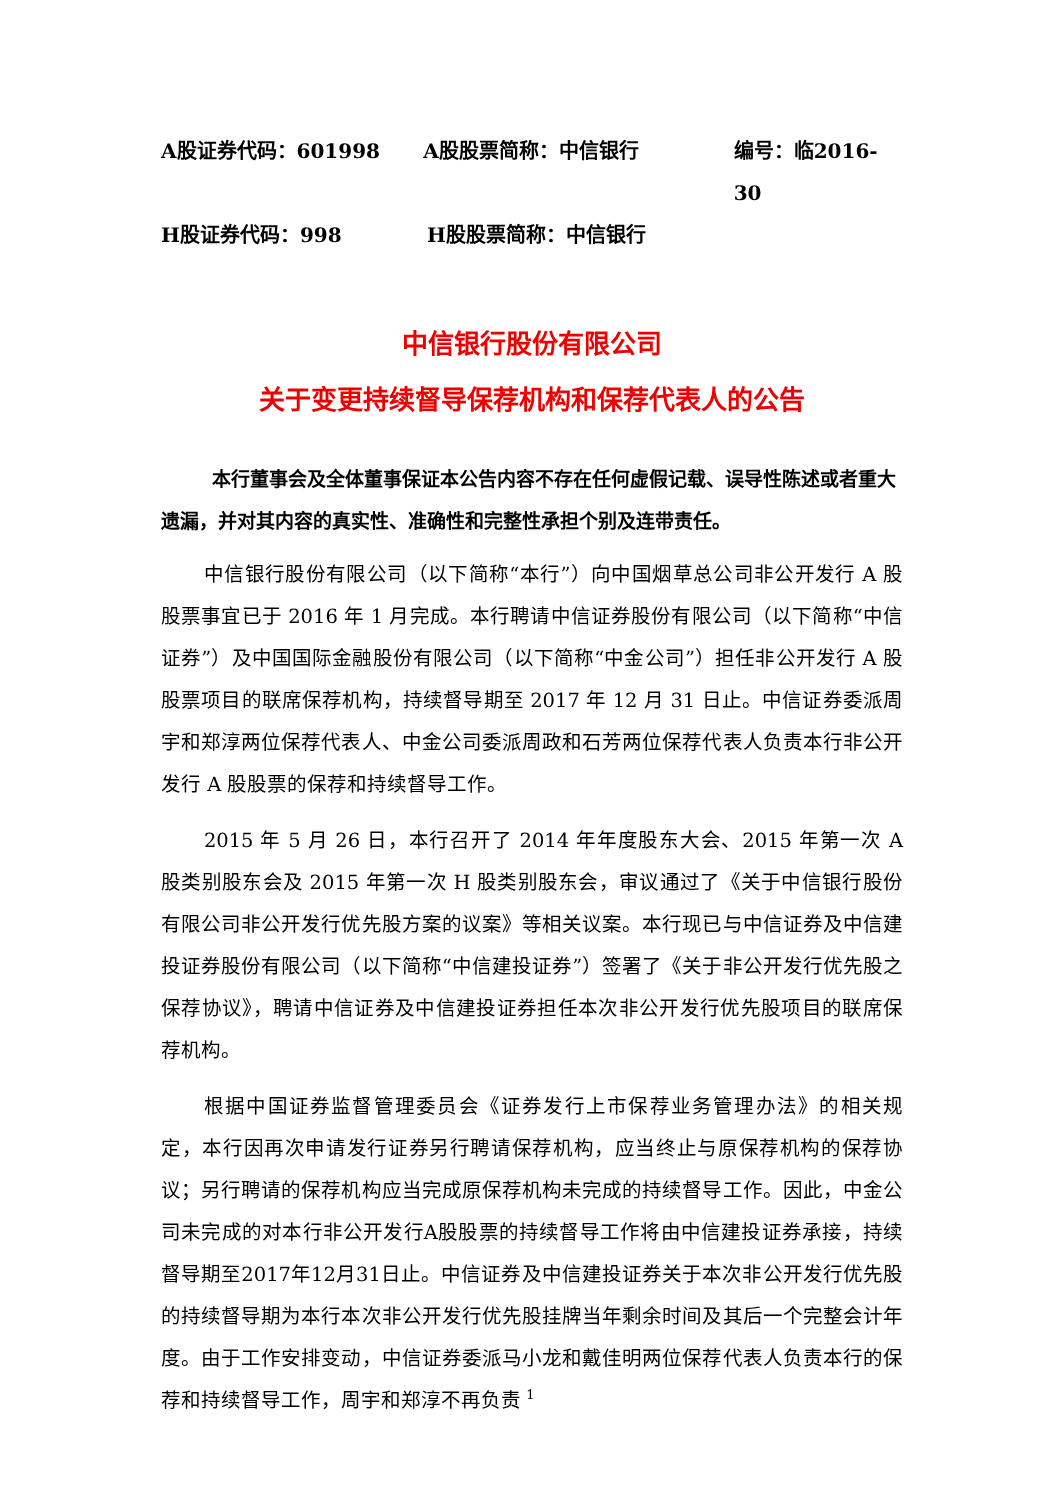A股证券代码：601998 A股股票简称：中信银行 编号：临2016-30
H股证券代码：998 H股股票简称：中信银行
中信银行股份有限公司
关于变更持续督导保荐机构和保荐代表人的公告
本行董事会及全体董事保证本公告内容不存在任何虚假记载、误导性陈述或者重大遗漏，并对其内容的真实性、准确性和完整性承担个别及连带责任。
中信银行股份有限公司（以下简称“本行”）向中国烟草总公司非公开发行 A 股股票事宜已于 2016 年 1 月完成。本行聘请中信证券股份有限公司（以下简称“中信证券”）及中国国际金融股份有限公司（以下简称“中金公司”）担任非公开发行 A 股股票项目的联席保荐机构，持续督导期至 2017 年 12 月 31 日止。中信证券委派周宇和郑淳两位保荐代表人、中金公司委派周政和石芳两位保荐代表人负责本行非公开发行 A 股股票的保荐和持续督导工作。
2015 年 5 月 26 日，本行召开了 2014 年年度股东大会、2015 年第一次 A 股类别股东会及 2015 年第一次 H 股类别股东会，审议通过了《关于中信银行股份有限公司非公开发行优先股方案的议案》等相关议案。本行现已与中信证券及中信建投证券股份有限公司（以下简称“中信建投证券”）签署了《关于非公开发行优先股之保荐协议》，聘请中信证券及中信建投证券担任本次非公开发行优先股项目的联席保荐机构。
根据中国证券监督管理委员会《证券发行上市保荐业务管理办法》的相关规定，本行因再次申请发行证券另行聘请保荐机构，应当终止与原保荐机构的保荐协议；另行聘请的保荐机构应当完成原保荐机构未完成的持续督导工作。因此，中金公司未完成的对本行非公开发行A股股票的持续督导工作将由中信建投证券承接，持续督导期至2017年12月31日止。中信证券及中信建投证券关于本次非公开发行优先股的持续督导期为本行本次非公开发行优先股挂牌当年剩余时间及其后一个完整会计年度。由于工作安排变动，中信证券委派马小龙和戴佳明两位保荐代表人负责本行的保荐和持续督导工作，周宇和郑淳不再负责
1